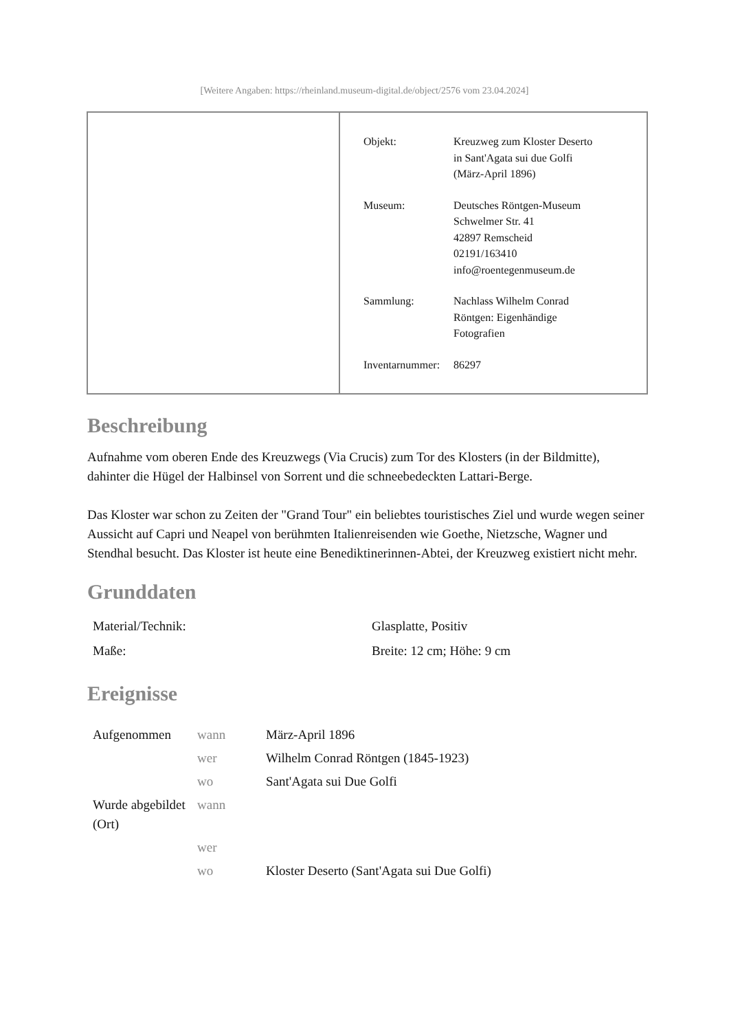[Weitere Angaben: https://rheinland.museum-digital.de/object/2576 vom 23.04.2024]
| Objekt: | Kreuzweg zum Kloster Deserto in Sant'Agata sui due Golfi (März-April 1896) |
| Museum: | Deutsches Röntgen-Museum Schwelmer Str. 41 42897 Remscheid 02191/163410 info@roentegenmuseum.de |
| Sammlung: | Nachlass Wilhelm Conrad Röntgen: Eigenhändige Fotografien |
| Inventarnummer: | 86297 |
Beschreibung
Aufnahme vom oberen Ende des Kreuzwegs (Via Crucis) zum Tor des Klosters (in der Bildmitte), dahinter die Hügel der Halbinsel von Sorrent und die schneebedeckten Lattari-Berge.
Das Kloster war schon zu Zeiten der "Grand Tour" ein beliebtes touristisches Ziel und wurde wegen seiner Aussicht auf Capri und Neapel von berühmten Italienreisenden wie Goethe, Nietzsche, Wagner und Stendhal besucht. Das Kloster ist heute eine Benediktinerinnen-Abtei, der Kreuzweg existiert nicht mehr.
Grunddaten
| Material/Technik: | Glasplatte, Positiv |
| Maße: | Breite: 12 cm; Höhe: 9 cm |
Ereignisse
| Aufgenommen | wann | März-April 1896 |
| | wer | Wilhelm Conrad Röntgen (1845-1923) |
| | wo | Sant'Agata sui Due Golfi |
| Wurde abgebildet (Ort) | wann | |
| | wer | |
| | wo | Kloster Deserto (Sant'Agata sui Due Golfi) |